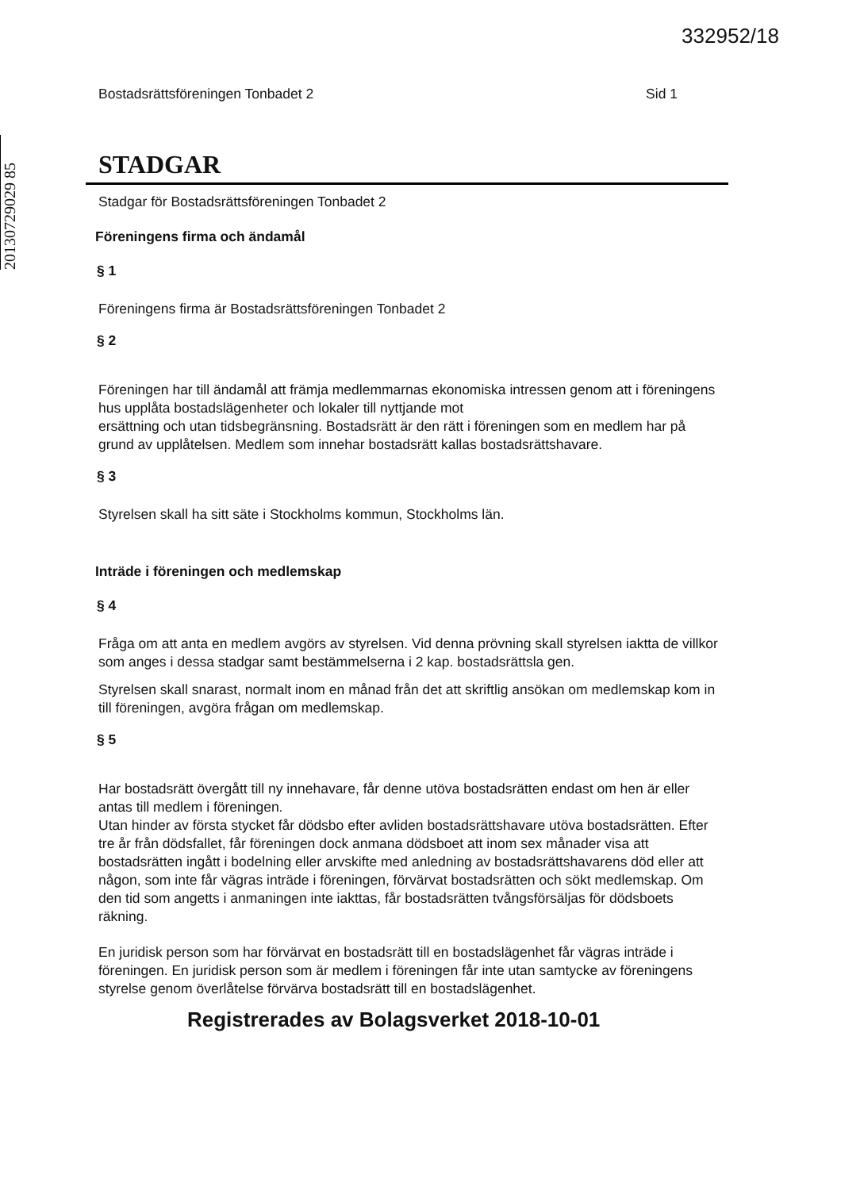332952/18
20130729029 85
Bostadsrättsföreningen Tonbadet 2 Sid 1
STADGAR
Stadgar för Bostadsrättsföreningen Tonbadet 2
Föreningens firma och ändamål
§ 1
Föreningens firma är Bostadsrättsföreningen Tonbadet 2
§ 2
Föreningen har till ändamål att främja medlemmarnas ekonomiska intressen genom att i föreningens hus upplåta bostadslägenheter och lokaler till nyttjande mot
ersättning och utan tidsbegränsning. Bostadsrätt är den rätt i föreningen som en medlem har på grund av upplåtelsen. Medlem som innehar bostadsrätt kallas bostadsrättshavare.
§ 3
Styrelsen skall ha sitt säte i Stockholms kommun, Stockholms län.
Inträde i föreningen och medlemskap
§ 4
Fråga om att anta en medlem avgörs av styrelsen. Vid denna prövning skall styrelsen iaktta de villkor som anges i dessa stadgar samt bestämmelserna i 2 kap. bostadsrättsla gen.
Styrelsen skall snarast, normalt inom en månad från det att skriftlig ansökan om medlemskap kom in till föreningen, avgöra frågan om medlemskap.
§ 5
Har bostadsrätt övergått till ny innehavare, får denne utöva bostadsrätten endast om hen är eller antas till medlem i föreningen.
Utan hinder av första stycket får dödsbo efter avliden bostadsrättshavare utöva bostadsrätten. Efter tre år från dödsfallet, får föreningen dock anmana dödsboet att inom sex månader visa att bostadsrätten ingått i bodelning eller arvskifte med anledning av bostadsrättshavarens död eller att någon, som inte får vägras inträde i föreningen, förvärvat bostadsrätten och sökt medlemskap. Om den tid som angetts i anmaningen inte iakttas, får bostadsrätten tvångsförsäljas för dödsboets räkning.
En juridisk person som har förvärvat en bostadsrätt till en bostadslägenhet får vägras inträde i föreningen. En juridisk person som är medlem i föreningen får inte utan samtycke av föreningens styrelse genom överlåtelse förvärva bostadsrätt till en bostadslägenhet.
Registrerades av Bolagsverket 2018-10-01